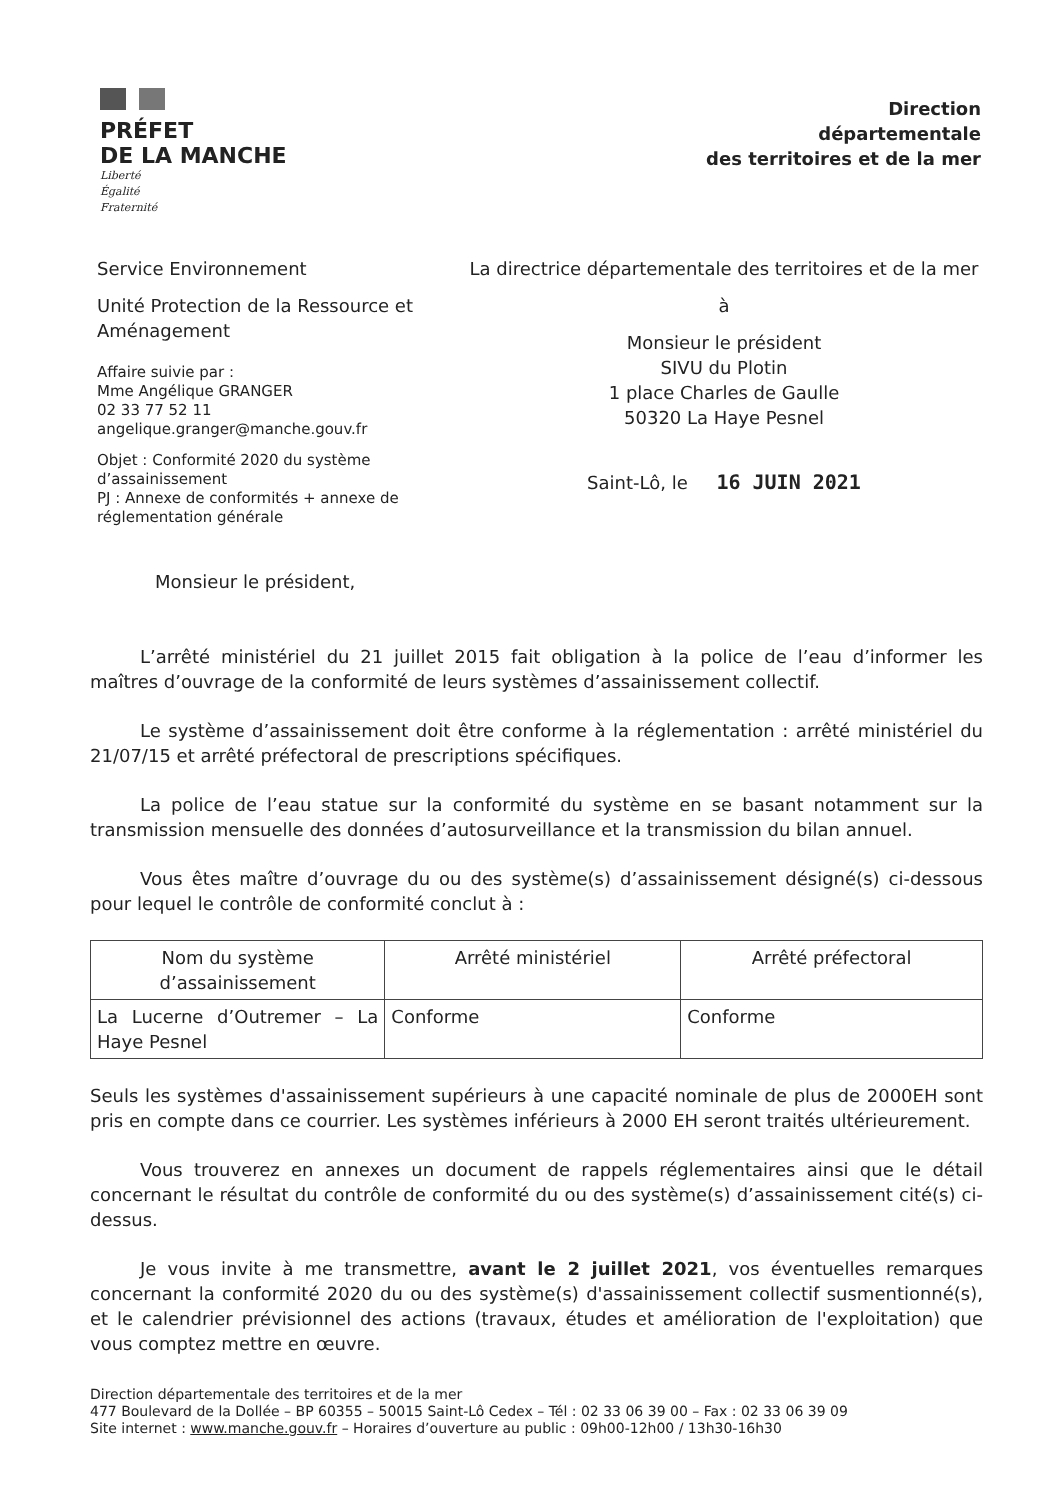PRÉFET
DE LA MANCHE
Liberté
Égalité
Fraternité
Direction
départementale
des territoires et de la mer
Service Environnement
Unité Protection de la Ressource et Aménagement
Affaire suivie par :
Mme Angélique GRANGER
02 33 77 52 11
angelique.granger@manche.gouv.fr
Objet : Conformité 2020 du système d’assainissement
PJ : Annexe de conformités + annexe de réglementation générale
La directrice départementale des territoires et de la mer
à
Monsieur le président
SIVU du Plotin
1 place Charles de Gaulle
50320 La Haye Pesnel
Saint-Lô, le 16 JUIN 2021
Monsieur le président,
L’arrêté ministériel du 21 juillet 2015 fait obligation à la police de l’eau d’informer les maîtres d’ouvrage de la conformité de leurs systèmes d’assainissement collectif.
Le système d’assainissement doit être conforme à la réglementation : arrêté ministériel du 21/07/15 et arrêté préfectoral de prescriptions spécifiques.
La police de l’eau statue sur la conformité du système en se basant notamment sur la transmission mensuelle des données d’autosurveillance et la transmission du bilan annuel.
Vous êtes maître d’ouvrage du ou des système(s) d’assainissement désigné(s) ci-dessous pour lequel le contrôle de conformité conclut à :
| Nom du système d’assainissement | Arrêté ministériel | Arrêté préfectoral |
| --- | --- | --- |
| La Lucerne d’Outremer – La Haye Pesnel | Conforme | Conforme |
Seuls les systèmes d'assainissement supérieurs à une capacité nominale de plus de 2000EH sont pris en compte dans ce courrier. Les systèmes inférieurs à 2000 EH seront traités ultérieurement.
Vous trouverez en annexes un document de rappels réglementaires ainsi que le détail concernant le résultat du contrôle de conformité du ou des système(s) d’assainissement cité(s) ci-dessus.
Je vous invite à me transmettre, avant le 2 juillet 2021, vos éventuelles remarques concernant la conformité 2020 du ou des système(s) d'assainissement collectif susmentionné(s), et le calendrier prévisionnel des actions (travaux, études et amélioration de l'exploitation) que vous comptez mettre en œuvre.
Direction départementale des territoires et de la mer
477 Boulevard de la Dollée – BP 60355 – 50015 Saint-Lô Cedex – Tél : 02 33 06 39 00 – Fax : 02 33 06 39 09
Site internet : www.manche.gouv.fr – Horaires d’ouverture au public : 09h00-12h00 / 13h30-16h30